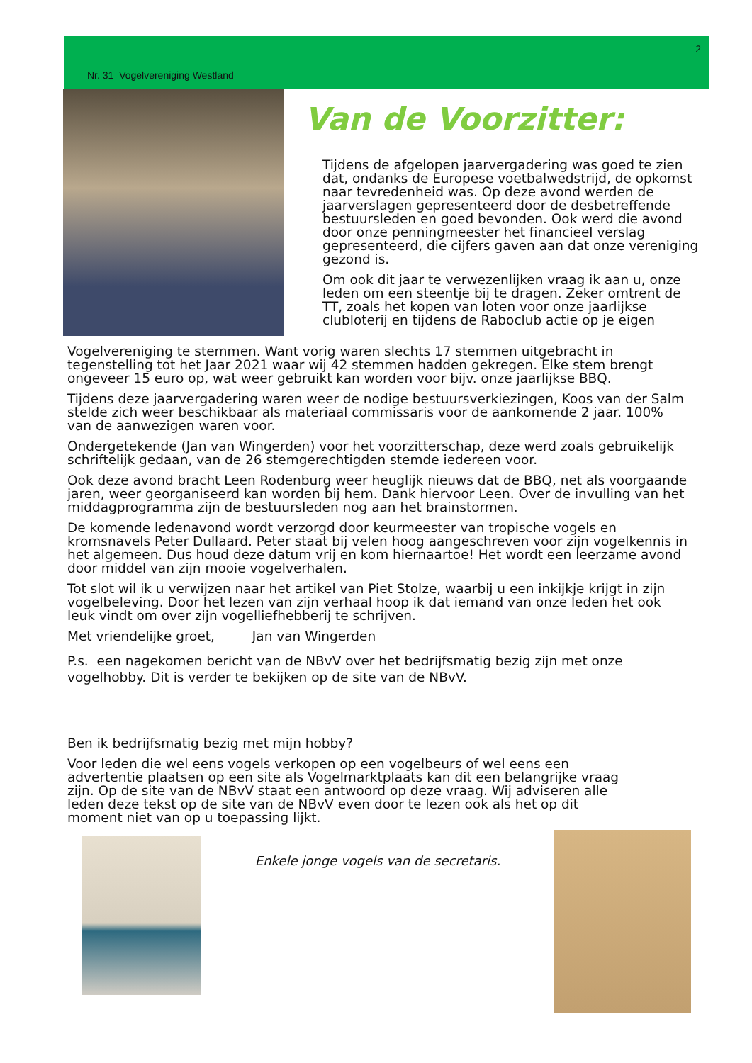2
Nr. 31 Vogelvereniging Westland
Van de Voorzitter:
Tijdens de afgelopen jaarvergadering was goed te zien dat, ondanks de Europese voetbalwedstrijd, de opkomst naar tevredenheid was. Op deze avond werden de jaarverslagen gepresenteerd door de desbetreffende bestuursleden en goed bevonden. Ook werd die avond door onze penningmeester het financieel verslag gepresenteerd, die cijfers gaven aan dat onze vereniging gezond is.
Om ook dit jaar te verwezenlijken vraag ik aan u, onze leden om een steentje bij te dragen. Zeker omtrent de TT, zoals het kopen van loten voor onze jaarlijkse clubloterij en tijdens de Raboclub actie op je eigen
Vogelvereniging te stemmen. Want vorig waren slechts 17 stemmen uitgebracht in tegenstelling tot het Jaar 2021 waar wij 42 stemmen hadden gekregen. Elke stem brengt ongeveer 15 euro op, wat weer gebruikt kan worden voor bijv. onze jaarlijkse BBQ.
Tijdens deze jaarvergadering waren weer de nodige bestuursverkiezingen, Koos van der Salm stelde zich weer beschikbaar als materiaal commissaris voor de aankomende 2 jaar. 100% van de aanwezigen waren voor.
Ondergetekende (Jan van Wingerden) voor het voorzitterschap, deze werd zoals gebruikelijk schriftelijk gedaan, van de 26 stemgerechtigden stemde iedereen voor.
Ook deze avond bracht Leen Rodenburg weer heuglijk nieuws dat de BBQ, net als voorgaande jaren, weer georganiseerd kan worden bij hem. Dank hiervoor Leen. Over de invulling van het middagprogramma zijn de bestuursleden nog aan het brainstormen.
De komende ledenavond wordt verzorgd door keurmeester van tropische vogels en kromsnavels Peter Dullaard. Peter staat bij velen hoog aangeschreven voor zijn vogelkennis in het algemeen. Dus houd deze datum vrij en kom hiernaartoe! Het wordt een leerzame avond door middel van zijn mooie vogelverhalen.
Tot slot wil ik u verwijzen naar het artikel van Piet Stolze, waarbij u een inkijkje krijgt in zijn vogelbeleving. Door het lezen van zijn verhaal hoop ik dat iemand van onze leden het ook leuk vindt om over zijn vogelliefhebberij te schrijven.
Met vriendelijke groet, Jan van Wingerden
P.s. een nagekomen bericht van de NBvV over het bedrijfsmatig bezig zijn met onze vogelhobby. Dit is verder te bekijken op de site van de NBvV.
Ben ik bedrijfsmatig bezig met mijn hobby?
Voor leden die wel eens vogels verkopen op een vogelbeurs of wel eens een advertentie plaatsen op een site als Vogelmarktplaats kan dit een belangrijke vraag zijn. Op de site van de NBvV staat een antwoord op deze vraag. Wij adviseren alle leden deze tekst op de site van de NBvV even door te lezen ook als het op dit moment niet van op u toepassing lijkt.
Enkele jonge vogels van de secretaris.